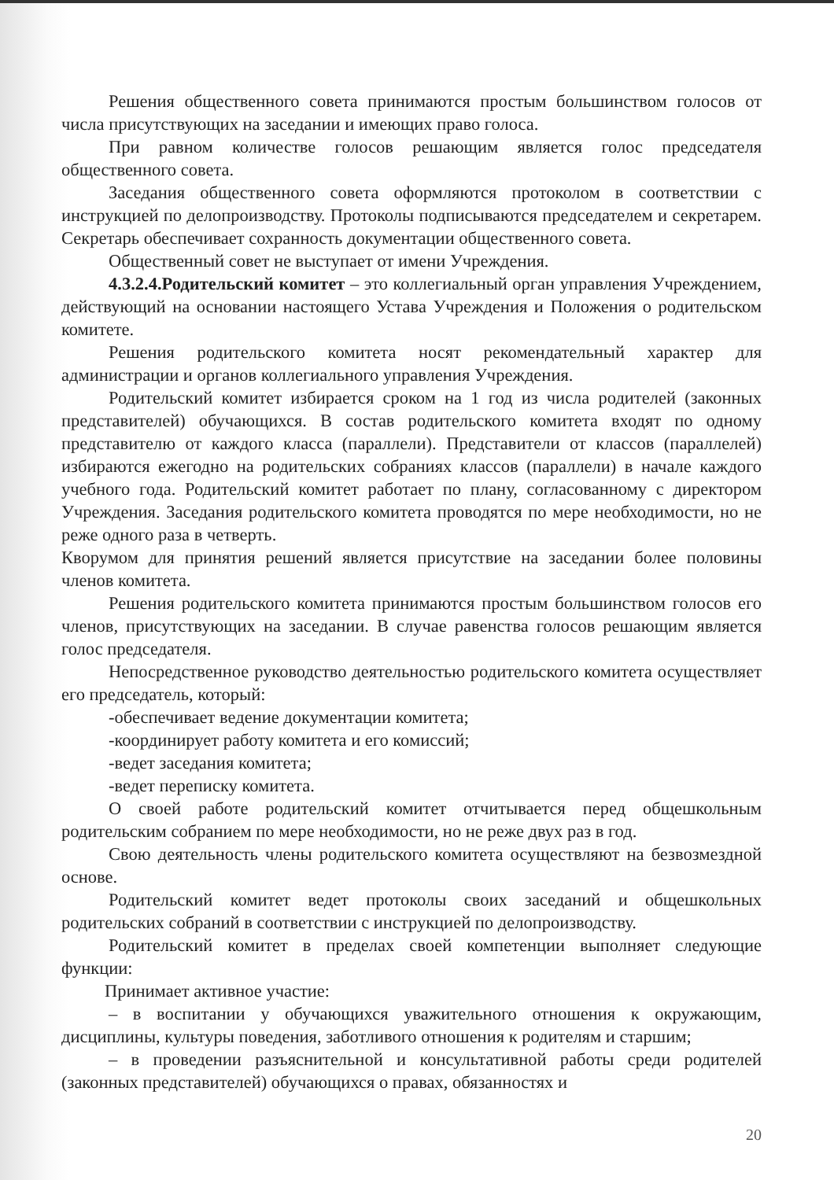Решения общественного совета принимаются простым большинством голосов от числа присутствующих на заседании и имеющих право голоса.
При равном количестве голосов решающим является голос председателя общественного совета.
Заседания общественного совета оформляются протоколом в соответствии с инструкцией по делопроизводству. Протоколы подписываются председателем и секретарем. Секретарь обеспечивает сохранность документации общественного совета.
Общественный совет не выступает от имени Учреждения.
4.3.2.4.Родительский комитет – это коллегиальный орган управления Учреждением, действующий на основании настоящего Устава Учреждения и Положения о родительском комитете.
Решения родительского комитета носят рекомендательный характер для администрации и органов коллегиального управления Учреждения.
Родительский комитет избирается сроком на 1 год из числа родителей (законных представителей) обучающихся. В состав родительского комитета входят по одному представителю от каждого класса (параллели). Представители от классов (параллелей) избираются ежегодно на родительских собраниях классов (параллели) в начале каждого учебного года. Родительский комитет работает по плану, согласованному с директором Учреждения. Заседания родительского комитета проводятся по мере необходимости, но не реже одного раза в четверть.
Кворумом для принятия решений является присутствие на заседании более половины членов комитета.
Решения родительского комитета принимаются простым большинством голосов его членов, присутствующих на заседании. В случае равенства голосов решающим является голос председателя.
Непосредственное руководство деятельностью родительского комитета осуществляет его председатель, который:
-обеспечивает ведение документации комитета;
-координирует работу комитета и его комиссий;
-ведет заседания комитета;
-ведет переписку комитета.
О своей работе родительский комитет отчитывается перед общешкольным родительским собранием по мере необходимости, но не реже двух раз в год.
Свою деятельность члены родительского комитета осуществляют на безвозмездной основе.
Родительский комитет ведет протоколы своих заседаний и общешкольных родительских собраний в соответствии с инструкцией по делопроизводству.
Родительский комитет в пределах своей компетенции выполняет следующие функции:
Принимает активное участие:
– в воспитании у обучающихся уважительного отношения к окружающим, дисциплины, культуры поведения, заботливого отношения к родителям и старшим;
– в проведении разъяснительной и консультативной работы среди родителей (законных представителей) обучающихся о правах, обязанностях и
20